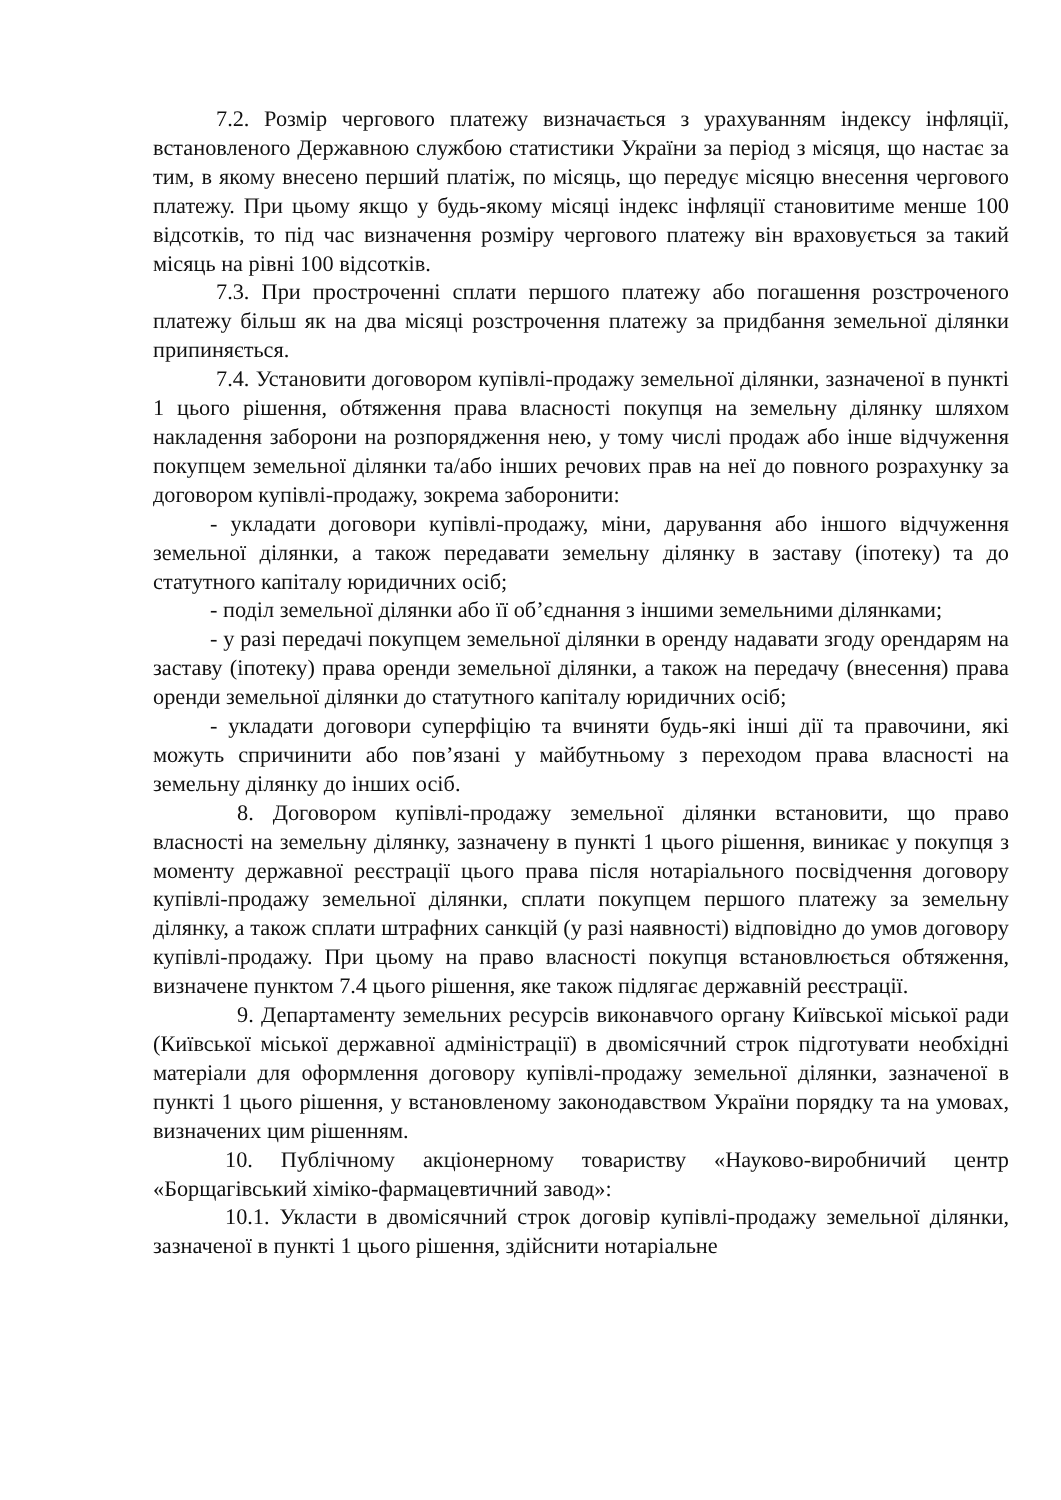7.2. Розмір чергового платежу визначається з урахуванням індексу інфляції, встановленого Державною службою статистики України за період з місяця, що настає за тим, в якому внесено перший платіж, по місяць, що передує місяцю внесення чергового платежу. При цьому якщо у будь-якому місяці індекс інфляції становитиме менше 100 відсотків, то під час визначення розміру чергового платежу він враховується за такий місяць на рівні 100 відсотків.
7.3. При простроченні сплати першого платежу або погашення розстроченого платежу більш як на два місяці розстрочення платежу за придбання земельної ділянки припиняється.
7.4. Установити договором купівлі-продажу земельної ділянки, зазначеної в пункті 1 цього рішення, обтяження права власності покупця на земельну ділянку шляхом накладення заборони на розпорядження нею, у тому числі продаж або інше відчуження покупцем земельної ділянки та/або інших речових прав на неї до повного розрахунку за договором купівлі-продажу, зокрема заборонити:
- укладати договори купівлі-продажу, міни, дарування або іншого відчуження земельної ділянки, а також передавати земельну ділянку в заставу (іпотеку) та до статутного капіталу юридичних осіб;
- поділ земельної ділянки або її об’єднання з іншими земельними ділянками;
- у разі передачі покупцем земельної ділянки в оренду надавати згоду орендарям на заставу (іпотеку) права оренди земельної ділянки, а також на передачу (внесення) права оренди земельної ділянки до статутного капіталу юридичних осіб;
- укладати договори суперфіцію та вчиняти будь-які інші дії та правочини, які можуть спричинити або пов’язані у майбутньому з переходом права власності на земельну ділянку до інших осіб.
8. Договором купівлі-продажу земельної ділянки встановити, що право власності на земельну ділянку, зазначену в пункті 1 цього рішення, виникає у покупця з моменту державної реєстрації цього права після нотаріального посвідчення договору купівлі-продажу земельної ділянки, сплати покупцем першого платежу за земельну ділянку, а також сплати штрафних санкцій (у разі наявності) відповідно до умов договору купівлі-продажу. При цьому на право власності покупця встановлюється обтяження, визначене пунктом 7.4 цього рішення, яке також підлягає державній реєстрації.
9. Департаменту земельних ресурсів виконавчого органу Київської міської ради (Київської міської державної адміністрації) в двомісячний строк підготувати необхідні матеріали для оформлення договору купівлі-продажу земельної ділянки, зазначеної в пункті 1 цього рішення, у встановленому законодавством України порядку та на умовах, визначених цим рішенням.
10. Публічному акціонерному товариству «Науково-виробничий центр «Борщагівський хіміко-фармацевтичний завод»:
10.1. Укласти в двомісячний строк договір купівлі-продажу земельної ділянки, зазначеної в пункті 1 цього рішення, здійснити нотаріальне